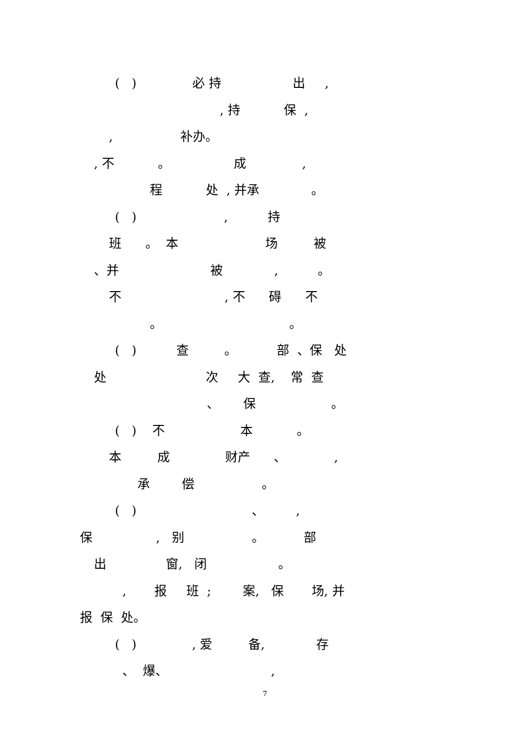( ) 必 持 出 ,
, 持 保 ,
, 补办。
, 不 。 成 ,
程 处 , 并承 。
( ) , 持
班 。 本 场 被
、并 被 , 。
不 , 不 碍 不
。 。
( ) 查 。 部 、保 处
处 次 大 查, 常 查
、 保 。
( ) 不 本 。
本 成 财产 、 ,
承 偿 。
( ) 、 ,
保 , 别 。 部
出 窗, 闭 。
, 报 班 ; 案, 保 场, 并
报 保 处。
( ) , 爱 备, 存
、 爆、 ,
7